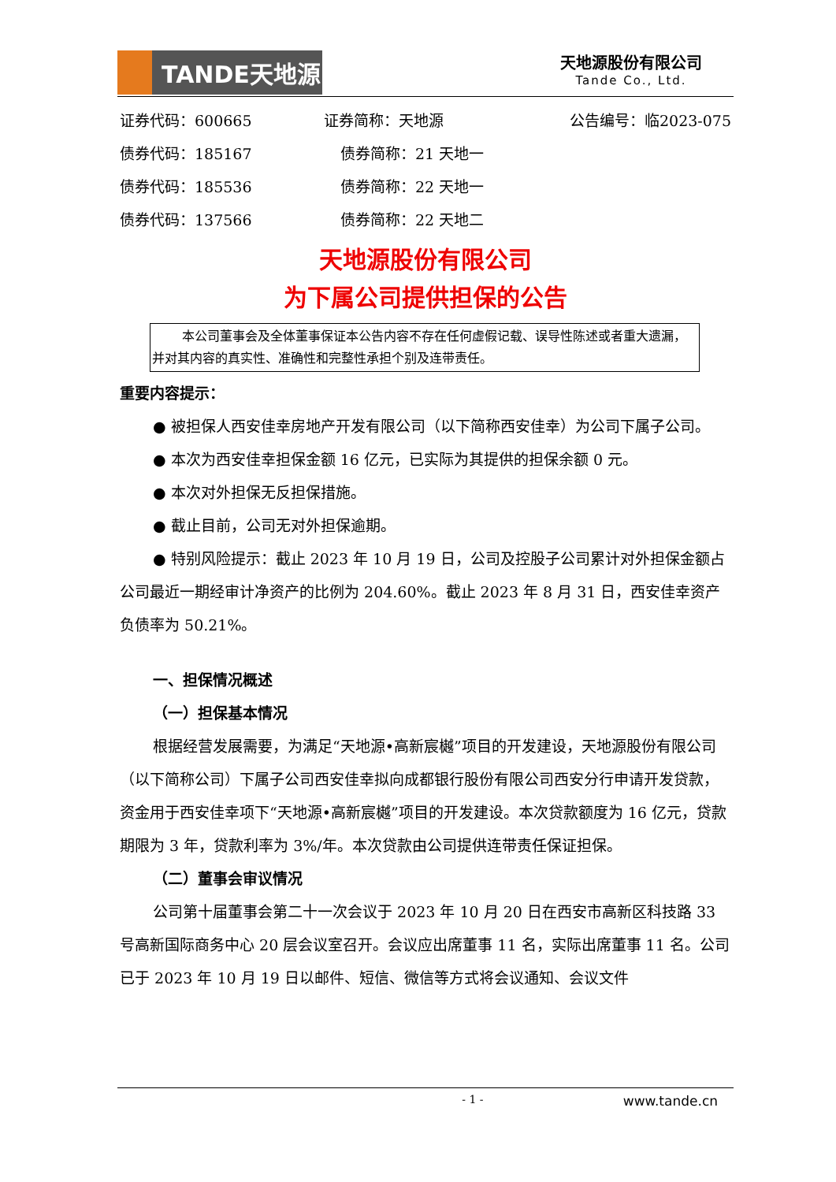TANDE天地源
天地源股份有限公司
Tande Co., Ltd.
证券代码：600665 证券简称：天地源 公告编号：临2023-075
债券代码：185167 债券简称：21 天地一
债券代码：185536 债券简称：22 天地一
债券代码：137566 债券简称：22 天地二
天地源股份有限公司
为下属公司提供担保的公告
本公司董事会及全体董事保证本公告内容不存在任何虚假记载、误导性陈述或者重大遗漏，并对其内容的真实性、准确性和完整性承担个别及连带责任。
重要内容提示：
● 被担保人西安佳幸房地产开发有限公司（以下简称西安佳幸）为公司下属子公司。
● 本次为西安佳幸担保金额 16 亿元，已实际为其提供的担保余额 0 元。
● 本次对外担保无反担保措施。
● 截止目前，公司无对外担保逾期。
● 特别风险提示：截止 2023 年 10 月 19 日，公司及控股子公司累计对外担保金额占公司最近一期经审计净资产的比例为 204.60%。截止 2023 年 8 月 31 日，西安佳幸资产负债率为 50.21%。
一、担保情况概述
（一）担保基本情况
根据经营发展需要，为满足“天地源•高新宸樾”项目的开发建设，天地源股份有限公司（以下简称公司）下属子公司西安佳幸拟向成都银行股份有限公司西安分行申请开发贷款，资金用于西安佳幸项下“天地源•高新宸樾”项目的开发建设。本次贷款额度为 16 亿元，贷款期限为 3 年，贷款利率为 3%/年。本次贷款由公司提供连带责任保证担保。
（二）董事会审议情况
公司第十届董事会第二十一次会议于 2023 年 10 月 20 日在西安市高新区科技路 33 号高新国际商务中心 20 层会议室召开。会议应出席董事 11 名，实际出席董事 11 名。公司已于 2023 年 10 月 19 日以邮件、短信、微信等方式将会议通知、会议文件
- 1 - www.tande.cn